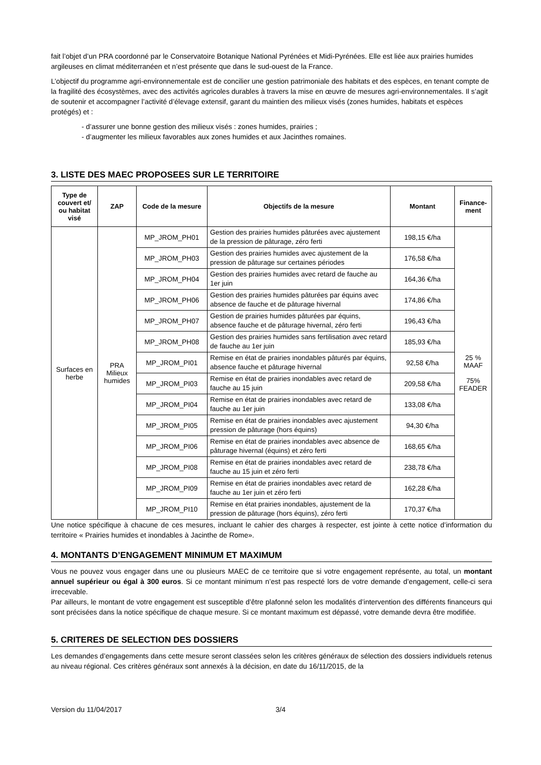fait l’objet d’un PRA coordonné par le Conservatoire Botanique National Pyrénées et Midi-Pyrénées. Elle est liée aux prairies humides argileuses en climat méditerranéen et n’est présente que dans le sud-ouest de la France.
L’objectif du programme agri-environnementale est de concilier une gestion patrimoniale des habitats et des espèces, en tenant compte de la fragilité des écosystèmes, avec des activités agricoles durables à travers la mise en œuvre de mesures agri-environnementales. Il s’agit de soutenir et accompagner l’activité d’élevage extensif, garant du maintien des milieux visés (zones humides, habitats et espèces protégés) et :
- d’assurer une bonne gestion des milieux visés : zones humides, prairies ;
- d’augmenter les milieux favorables aux zones humides et aux Jacinthes romaines.
3. LISTE DES MAEC PROPOSEES SUR LE TERRITOIRE
| Type de couvert et/ ou habitat visé | ZAP | Code de la mesure | Objectifs de la mesure | Montant | Finance-ment |
| --- | --- | --- | --- | --- | --- |
| Surfaces en herbe | PRA Milieux humides | MP_JROM_PH01 | Gestion des prairies humides pâturées avec ajustement de la pression de pâturage, zéro ferti | 198,15 €/ha | 25 % MAAF 75% FEADER |
| | | MP_JROM_PH03 | Gestion des prairies humides avec ajustement de la pression de pâturage sur certaines périodes | 176,58 €/ha | |
| | | MP_JROM_PH04 | Gestion des prairies humides avec retard de fauche au 1er juin | 164,36 €/ha | |
| | | MP_JROM_PH06 | Gestion des prairies humides pâturées par équins avec absence de fauche et de pâturage hivernal | 174,86 €/ha | |
| | | MP_JROM_PH07 | Gestion de prairies humides pâturées par équins, absence fauche et de pâturage hivernal, zéro ferti | 196,43 €/ha | |
| | | MP_JROM_PH08 | Gestion des prairies humides sans fertilisation avec retard de fauche au 1er juin | 185,93 €/ha | |
| | | MP_JROM_PI01 | Remise en état de prairies inondables pâturés par équins, absence fauche et pâturage hivernal | 92,58 €/ha | |
| | | MP_JROM_PI03 | Remise en état de prairies inondables avec retard de fauche au 15 juin | 209,58 €/ha | |
| | | MP_JROM_PI04 | Remise en état de prairies inondables avec retard de fauche au 1er juin | 133,08 €/ha | |
| | | MP_JROM_PI05 | Remise en état de prairies inondables avec ajustement pression de pâturage (hors équins) | 94,30 €/ha | |
| | | MP_JROM_PI06 | Remise en état de prairies inondables avec absence de pâturage hivernal (équins) et zéro ferti | 168,65 €/ha | |
| | | MP_JROM_PI08 | Remise en état de prairies inondables avec retard de fauche au 15 juin et zéro ferti | 238,78 €/ha | |
| | | MP_JROM_PI09 | Remise en état de prairies inondables avec retard de fauche au 1er juin et zéro ferti | 162,28 €/ha | |
| | | MP_JROM_PI10 | Remise en état prairies inondables, ajustement de la pression de pâturage (hors équins), zéro ferti | 170,37 €/ha | |
Une notice spécifique à chacune de ces mesures, incluant le cahier des charges à respecter, est jointe à cette notice d’information du territoire « Prairies humides et inondables à Jacinthe de Rome».
4. MONTANTS D’ENGAGEMENT MINIMUM ET MAXIMUM
Vous ne pouvez vous engager dans une ou plusieurs MAEC de ce territoire que si votre engagement représente, au total, un montant annuel supérieur ou égal à 300 euros. Si ce montant minimum n’est pas respecté lors de votre demande d’engagement, celle-ci sera irrecevable.
Par ailleurs, le montant de votre engagement est susceptible d’être plafonné selon les modalités d’intervention des différents financeurs qui sont précisées dans la notice spécifique de chaque mesure. Si ce montant maximum est dépassé, votre demande devra être modifiée.
5. CRITERES DE SELECTION DES DOSSIERS
Les demandes d’engagements dans cette mesure seront classées selon les critères généraux de sélection des dossiers individuels retenus au niveau régional. Ces critères généraux sont annexés à la décision, en date du 16/11/2015, de la
Version du 11/04/2017 3/4